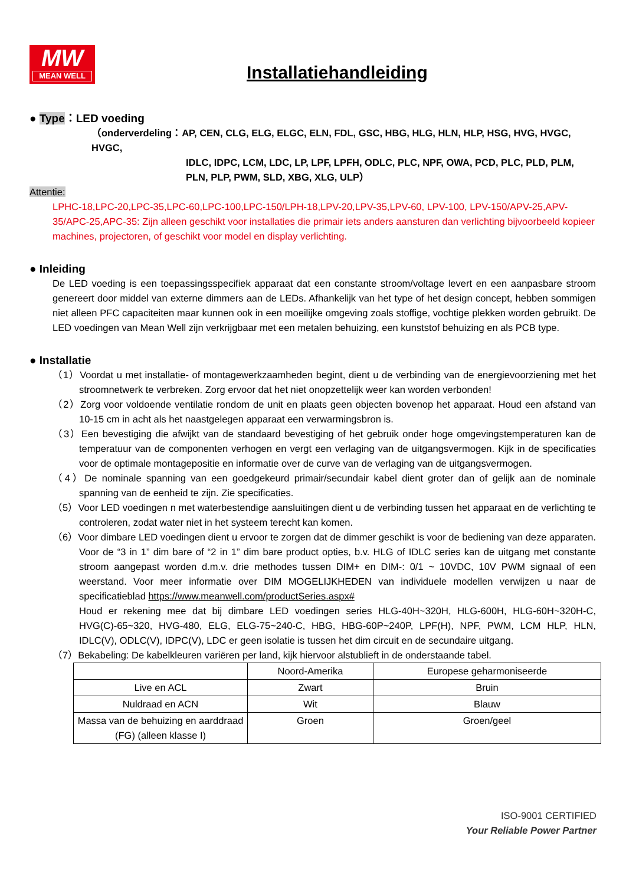MW
MEAN WELL
Installatiehandleiding
● Type：LED voeding
（onderverdeling：AP, CEN, CLG, ELG, ELGC, ELN, FDL, GSC, HBG, HLG, HLN, HLP, HSG, HVG, HVGC, HVGC,
IDLC, IDPC, LCM, LDC, LP, LPF, LPFH, ODLC, PLC, NPF, OWA, PCD, PLC, PLD, PLM, PLN, PLP, PWM, SLD, XBG, XLG, ULP）
Attentie:
LPHC-18,LPC-20,LPC-35,LPC-60,LPC-100,LPC-150/LPH-18,LPV-20,LPV-35,LPV-60, LPV-100, LPV-150/APV-25,APV-35/APC-25,APC-35: Zijn alleen geschikt voor installaties die primair iets anders aansturen dan verlichting bijvoorbeeld kopieer machines, projectoren, of geschikt voor model en display verlichting.
● Inleiding
De LED voeding is een toepassingsspecifiek apparaat dat een constante stroom/voltage levert en een aanpasbare stroom genereert door middel van externe dimmers aan de LEDs. Afhankelijk van het type of het design concept, hebben sommigen niet alleen PFC capaciteiten maar kunnen ook in een moeilijke omgeving zoals stoffige, vochtige plekken worden gebruikt. De LED voedingen van Mean Well zijn verkrijgbaar met een metalen behuizing, een kunststof behuizing en als PCB type.
● Installatie
（1）Voordat u met installatie- of montagewerkzaamheden begint, dient u de verbinding van de energievoorziening met het stroomnetwerk te verbreken. Zorg ervoor dat het niet onopzettelijk weer kan worden verbonden!
（2）Zorg voor voldoende ventilatie rondom de unit en plaats geen objecten bovenop het apparaat. Houd een afstand van 10-15 cm in acht als het naastgelegen apparaat een verwarmingsbron is.
（3）Een bevestiging die afwijkt van de standaard bevestiging of het gebruik onder hoge omgevingstemperaturen kan de temperatuur van de componenten verhogen en vergt een verlaging van de uitgangsvermogen. Kijk in de specificaties voor de optimale montagepositie en informatie over de curve van de verlaging van de uitgangsvermogen.
（4）De nominale spanning van een goedgekeurd primair/secundair kabel dient groter dan of gelijk aan de nominale spanning van de eenheid te zijn. Zie specificaties.
（5）Voor LED voedingen n met waterbestendige aansluitingen dient u de verbinding tussen het apparaat en de verlichting te controleren, zodat water niet in het systeem terecht kan komen.
（6）Voor dimbare LED voedingen dient u ervoor te zorgen dat de dimmer geschikt is voor de bediening van deze apparaten. Voor de “3 in 1” dim bare of “2 in 1” dim bare product opties, b.v. HLG of IDLC series kan de uitgang met constante stroom aangepast worden d.m.v. drie methodes tussen DIM+ en DIM-: 0/1 ~ 10VDC, 10V PWM signaal of een weerstand. Voor meer informatie over DIM MOGELIJKHEDEN van individuele modellen verwijzen u naar de specificatieblad https://www.meanwell.com/productSeries.aspx#
Houd er rekening mee dat bij dimbare LED voedingen series HLG-40H~320H, HLG-600H, HLG-60H~320H-C, HVG(C)-65~320, HVG-480, ELG, ELG-75~240-C, HBG, HBG-60P~240P, LPF(H), NPF, PWM, LCM HLP, HLN, IDLC(V), ODLC(V), IDPC(V), LDC er geen isolatie is tussen het dim circuit en de secundaire uitgang.
（7）Bekabeling: De kabelkleuren variëren per land, kijk hiervoor alstublieft in de onderstaande tabel.
| | Noord-Amerika | Europese geharmoniseerde |
| Live en ACL | Zwart | Bruin |
| Nuldraad en ACN | Wit | Blauw |
| Massa van de behuizing en aarddraad (FG) (alleen klasse I) | Groen | Groen/geel |
ISO-9001 CERTIFIED
Your Reliable Power Partner